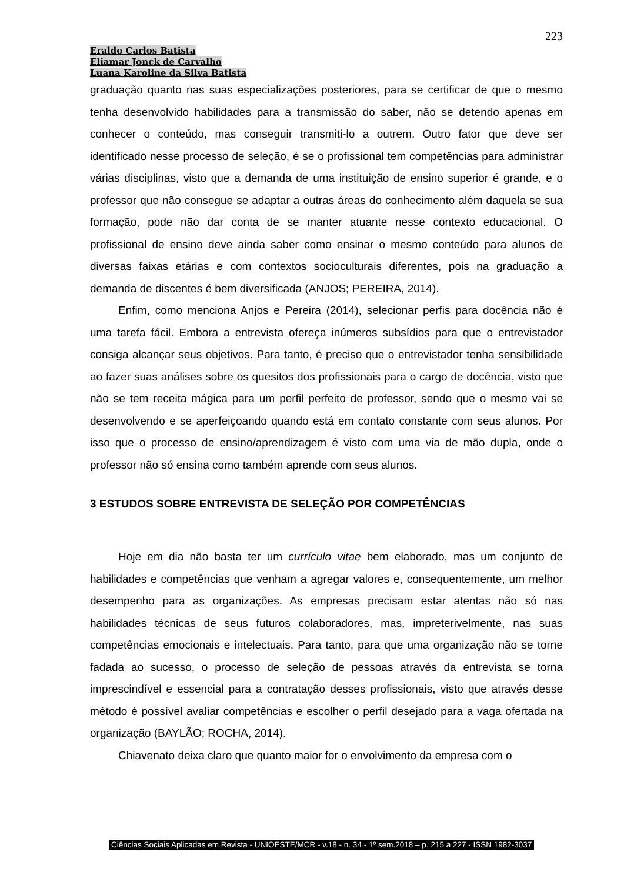223
Eraldo Carlos Batista
Eliamar Jonck de Carvalho
Luana Karoline da Silva Batista
graduação quanto nas suas especializações posteriores, para se certificar de que o mesmo tenha desenvolvido habilidades para a transmissão do saber, não se detendo apenas em conhecer o conteúdo, mas conseguir transmiti-lo a outrem. Outro fator que deve ser identificado nesse processo de seleção, é se o profissional tem competências para administrar várias disciplinas, visto que a demanda de uma instituição de ensino superior é grande, e o professor que não consegue se adaptar a outras áreas do conhecimento além daquela se sua formação, pode não dar conta de se manter atuante nesse contexto educacional. O profissional de ensino deve ainda saber como ensinar o mesmo conteúdo para alunos de diversas faixas etárias e com contextos socioculturais diferentes, pois na graduação a demanda de discentes é bem diversificada (ANJOS; PEREIRA, 2014).
Enfim, como menciona Anjos e Pereira (2014), selecionar perfis para docência não é uma tarefa fácil. Embora a entrevista ofereça inúmeros subsídios para que o entrevistador consiga alcançar seus objetivos. Para tanto, é preciso que o entrevistador tenha sensibilidade ao fazer suas análises sobre os quesitos dos profissionais para o cargo de docência, visto que não se tem receita mágica para um perfil perfeito de professor, sendo que o mesmo vai se desenvolvendo e se aperfeiçoando quando está em contato constante com seus alunos. Por isso que o processo de ensino/aprendizagem é visto com uma via de mão dupla, onde o professor não só ensina como também aprende com seus alunos.
3 ESTUDOS SOBRE ENTREVISTA DE SELEÇÃO POR COMPETÊNCIAS
Hoje em dia não basta ter um currículo vitae bem elaborado, mas um conjunto de habilidades e competências que venham a agregar valores e, consequentemente, um melhor desempenho para as organizações. As empresas precisam estar atentas não só nas habilidades técnicas de seus futuros colaboradores, mas, impreterivelmente, nas suas competências emocionais e intelectuais. Para tanto, para que uma organização não se torne fadada ao sucesso, o processo de seleção de pessoas através da entrevista se torna imprescindível e essencial para a contratação desses profissionais, visto que através desse método é possível avaliar competências e escolher o perfil desejado para a vaga ofertada na organização (BAYLÃO; ROCHA, 2014).
Chiavenato deixa claro que quanto maior for o envolvimento da empresa com o
Ciências Sociais Aplicadas em Revista - UNIOESTE/MCR - v.18 - n. 34 - 1º sem.2018 – p. 215 a 227 - ISSN 1982-3037